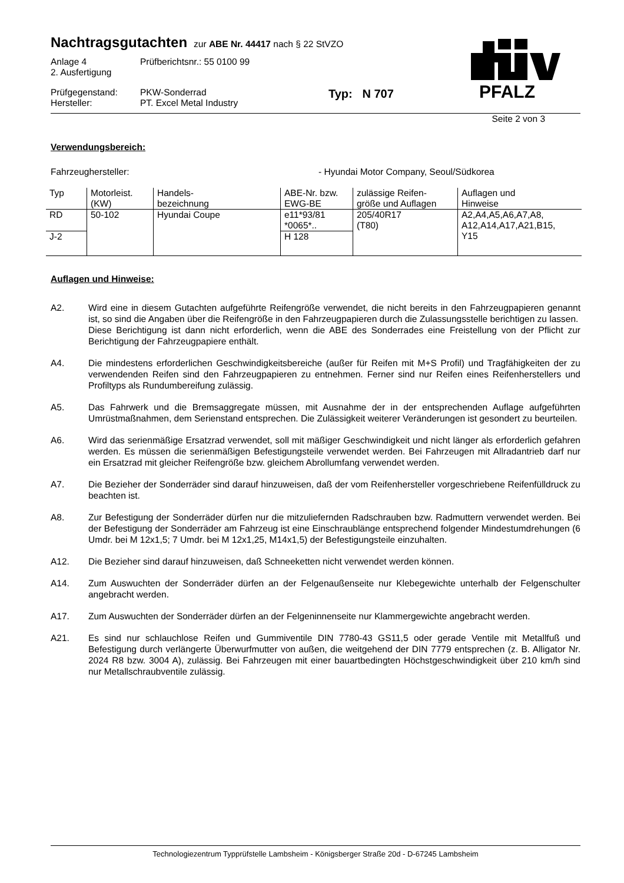PFALZ
Nachtragsgutachten zur ABE Nr. 44417 nach § 22 StVZO
Anlage 4
2. Ausfertigung
Prüfberichtsnr.: 55 0100 99
Prüfgegenstand:
Hersteller:
PKW-Sonderrad
PT. Excel Metal Industry
Typ: N 707
Seite 2 von 3
Verwendungsbereich:
Fahrzeughersteller: - Hyundai Motor Company, Seoul/Südkorea
| Typ | Motorleist. (KW) | Handels- bezeichnung | ABE-Nr. bzw. EWG-BE | zulässige Reifen- größe und Auflagen | Auflagen und Hinweise |
| RD | 50-102 | Hyundai Coupe | e11*93/81 *0065*.. | 205/40R17 (T80) | A2,A4,A5,A6,A7,A8, A12,A14,A17,A21,B15, Y15 |
| J-2 | | | H 128 | | |
Auflagen und Hinweise:
A2. Wird eine in diesem Gutachten aufgeführte Reifengröße verwendet, die nicht bereits in den Fahrzeugpapieren genannt ist, so sind die Angaben über die Reifengröße in den Fahrzeugpapieren durch die Zulassungsstelle berichtigen zu lassen.
Diese Berichtigung ist dann nicht erforderlich, wenn die ABE des Sonderrades eine Freistellung von der Pflicht zur Berichtigung der Fahrzeugpapiere enthält.
A4. Die mindestens erforderlichen Geschwindigkeitsbereiche (außer für Reifen mit M+S Profil) und Tragfähigkeiten der zu verwendenden Reifen sind den Fahrzeugpapieren zu entnehmen. Ferner sind nur Reifen eines Reifenherstellers und Profiltyps als Rundumbereifung zulässig.
A5. Das Fahrwerk und die Bremsaggregate müssen, mit Ausnahme der in der entsprechenden Auflage aufgeführten Umrüstmaßnahmen, dem Serienstand entsprechen. Die Zulässigkeit weiterer Veränderungen ist gesondert zu beurteilen.
A6. Wird das serienmäßige Ersatzrad verwendet, soll mit mäßiger Geschwindigkeit und nicht länger als erforderlich gefahren werden. Es müssen die serienmäßigen Befestigungsteile verwendet werden. Bei Fahrzeugen mit Allradantrieb darf nur ein Ersatzrad mit gleicher Reifengröße bzw. gleichem Abrollumfang verwendet werden.
A7. Die Bezieher der Sonderräder sind darauf hinzuweisen, daß der vom Reifenhersteller vorgeschriebene Reifenfülldruck zu beachten ist.
A8. Zur Befestigung der Sonderräder dürfen nur die mitzuliefernden Radschrauben bzw. Radmuttern verwendet werden. Bei der Befestigung der Sonderräder am Fahrzeug ist eine Einschraublänge entsprechend folgender Mindestumdrehungen (6 Umdr. bei M 12x1,5; 7 Umdr. bei M 12x1,25, M14x1,5) der Befestigungsteile einzuhalten.
A12. Die Bezieher sind darauf hinzuweisen, daß Schneeketten nicht verwendet werden können.
A14. Zum Auswuchten der Sonderräder dürfen an der Felgenaußenseite nur Klebegewichte unterhalb der Felgenschulter angebracht werden.
A17. Zum Auswuchten der Sonderräder dürfen an der Felgeninnenseite nur Klammergewichte angebracht werden.
A21. Es sind nur schlauchlose Reifen und Gummiventile DIN 7780-43 GS11,5 oder gerade Ventile mit Metallfuß und Befestigung durch verlängerte Überwurfmutter von außen, die weitgehend der DIN 7779 entsprechen (z. B. Alligator Nr. 2024 R8 bzw. 3004 A), zulässig. Bei Fahrzeugen mit einer bauartbedingten Höchstgeschwindigkeit über 210 km/h sind nur Metallschraubventile zulässig.
Technologiezentrum Typprüfstelle Lambsheim - Königsberger Straße 20d - D-67245 Lambsheim